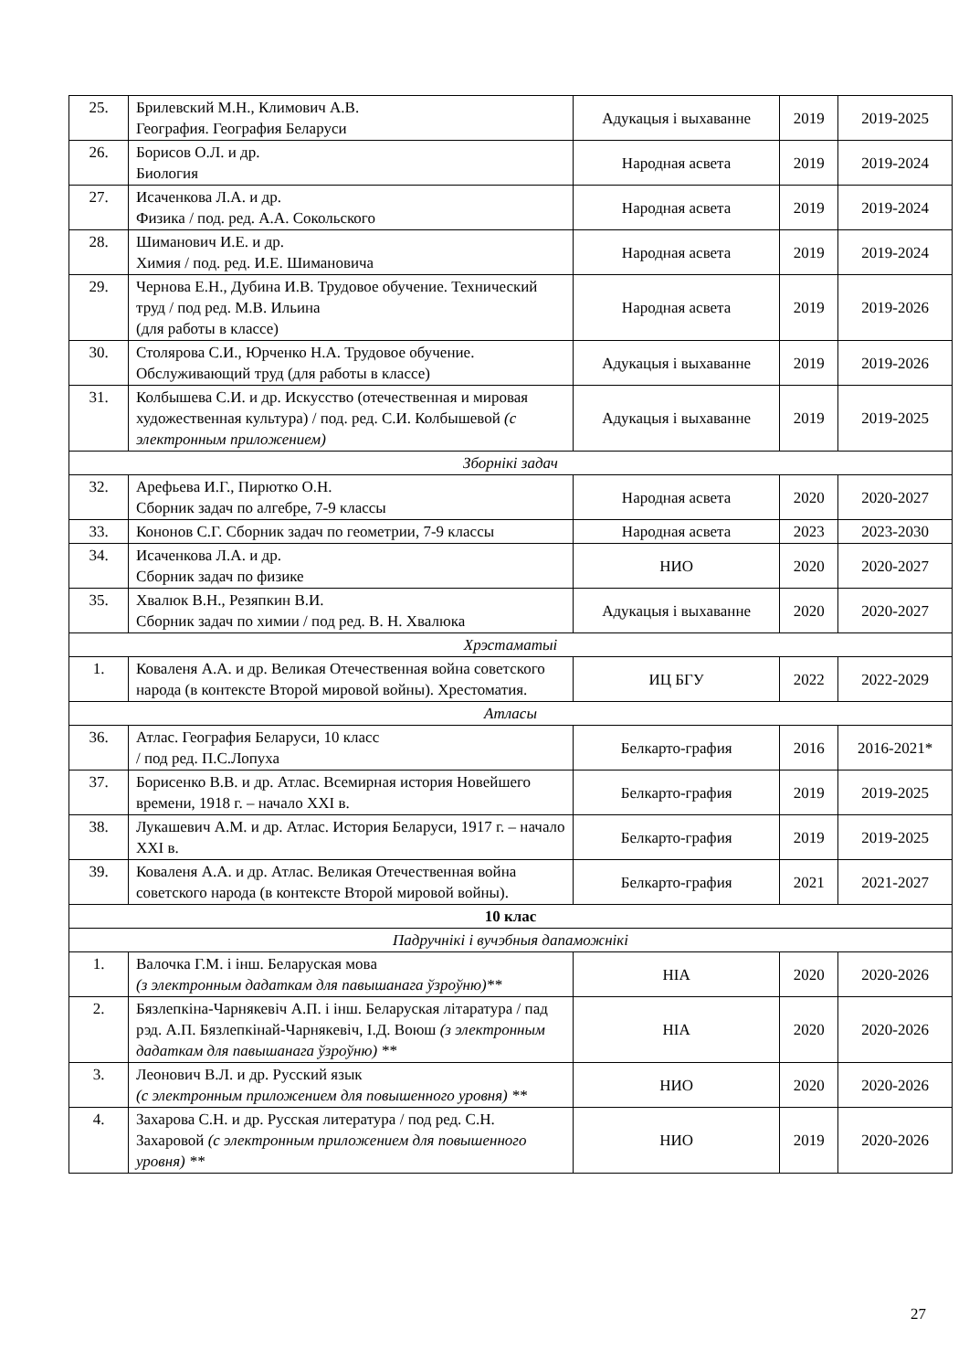| 25. | Брилевский М.Н., Климович А.В. География. География Беларуси | Адукацыя і выхаванне | 2019 | 2019-2025 |
| 26. | Борисов О.Л. и др. Биология | Народная асвета | 2019 | 2019-2024 |
| 27. | Исаченкова Л.А. и др. Физика / под. ред. А.А. Сокольского | Народная асвета | 2019 | 2019-2024 |
| 28. | Шиманович И.Е. и др. Химия / под. ред. И.Е. Шимановича | Народная асвета | 2019 | 2019-2024 |
| 29. | Чернова Е.Н., Дубина И.В. Трудовое обучение. Технический труд / под ред. М.В. Ильина (для работы в классе) | Народная асвета | 2019 | 2019-2026 |
| 30. | Столярова С.И., Юрченко Н.А. Трудовое обучение. Обслуживающий труд (для работы в классе) | Адукацыя і выхаванне | 2019 | 2019-2026 |
| 31. | Колбышева С.И. и др. Искусство (отечественная и мировая художественная культура) / под. ред. С.И. Колбышевой (с электронным приложением) | Адукацыя і выхаванне | 2019 | 2019-2025 |
| Зборнікі задач | | | | |
| 32. | Арефьева И.Г., Пирютко О.Н. Сборник задач по алгебре, 7-9 классы | Народная асвета | 2020 | 2020-2027 |
| 33. | Кононов С.Г. Сборник задач по геометрии, 7-9 классы | Народная асвета | 2023 | 2023-2030 |
| 34. | Исаченкова Л.А. и др. Сборник задач по физике | НИО | 2020 | 2020-2027 |
| 35. | Хвалюк В.Н., Резяпкин В.И. Сборник задач по химии / под ред. В. Н. Хвалюка | Адукацыя і выхаванне | 2020 | 2020-2027 |
| Хрэстаматыі | | | | |
| 1. | Коваленя А.А. и др. Великая Отечественная война советского народа (в контексте Второй мировой войны). Хрестоматия. | ИЦ БГУ | 2022 | 2022-2029 |
| Атласы | | | | |
| 36. | Атлас. География Беларуси, 10 класс / под ред. П.С.Лопуха | Белкарто-графия | 2016 | 2016-2021* |
| 37. | Борисенко В.В. и др. Атлас. Всемирная история Новейшего времени, 1918 г. – начало XXI в. | Белкарто-графия | 2019 | 2019-2025 |
| 38. | Лукашевич А.М. и др. Атлас. История Беларуси, 1917 г. – начало XXI в. | Белкарто-графия | 2019 | 2019-2025 |
| 39. | Коваленя А.А. и др. Атлас. Великая Отечественная война советского народа (в контексте Второй мировой войны). | Белкарто-графия | 2021 | 2021-2027 |
| 10 клас | | | | |
| Падручнікі і вучэбныя дапаможнікі | | | | |
| 1. | Валочка Г.М. і інш. Беларуская мова (з электронным дадаткам для павышанага ўзроўню)** | НІА | 2020 | 2020-2026 |
| 2. | Бязлепкіна-Чарнякевіч А.П. і інш. Беларуская літаратура / пад рэд. А.П. Бязлепкінай-Чарнякевіч, І.Д. Воюш (з электронным дадаткам для павышанага ўзроўню) ** | НІА | 2020 | 2020-2026 |
| 3. | Леонович В.Л. и др. Русский язык (с электронным приложением для повышенного уровня) ** | НИО | 2020 | 2020-2026 |
| 4. | Захарова С.Н. и др. Русская литература / под ред. С.Н. Захаровой (с электронным приложением для повышенного уровня) ** | НИО | 2019 | 2020-2026 |
27